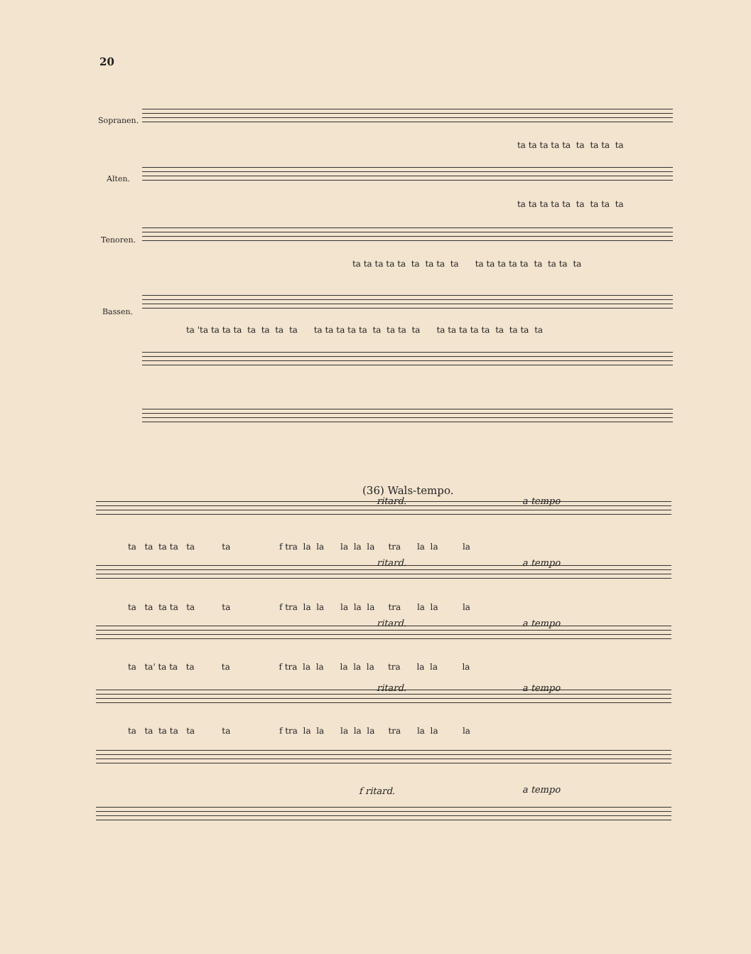20
Sopranen.
Alten.
Tenoren.
Bassen.
ta ta ta ta ta ta ta ta ta
ta ta ta ta ta ta ta ta ta
ta ta ta ta ta ta ta ta ta ta ta ta ta ta ta ta ta ta
ta 'ta ta ta ta ta ta ta ta ta ta ta ta ta ta ta ta ta ta ta ta ta ta ta ta ta ta
(36) Wals-tempo.
ritard. a tempo
ta ta ta ta ta ta f tra la la la la la tra la la la
ritard. a tempo
ta ta ta ta ta ta f tra la la la la la tra la la la
ritard. a tempo
ta ta' ta ta ta ta f tra la la la la la tra la la la
ritard. a tempo
ta ta ta ta ta ta f tra la la la la la tra la la la
f ritard. a tempo